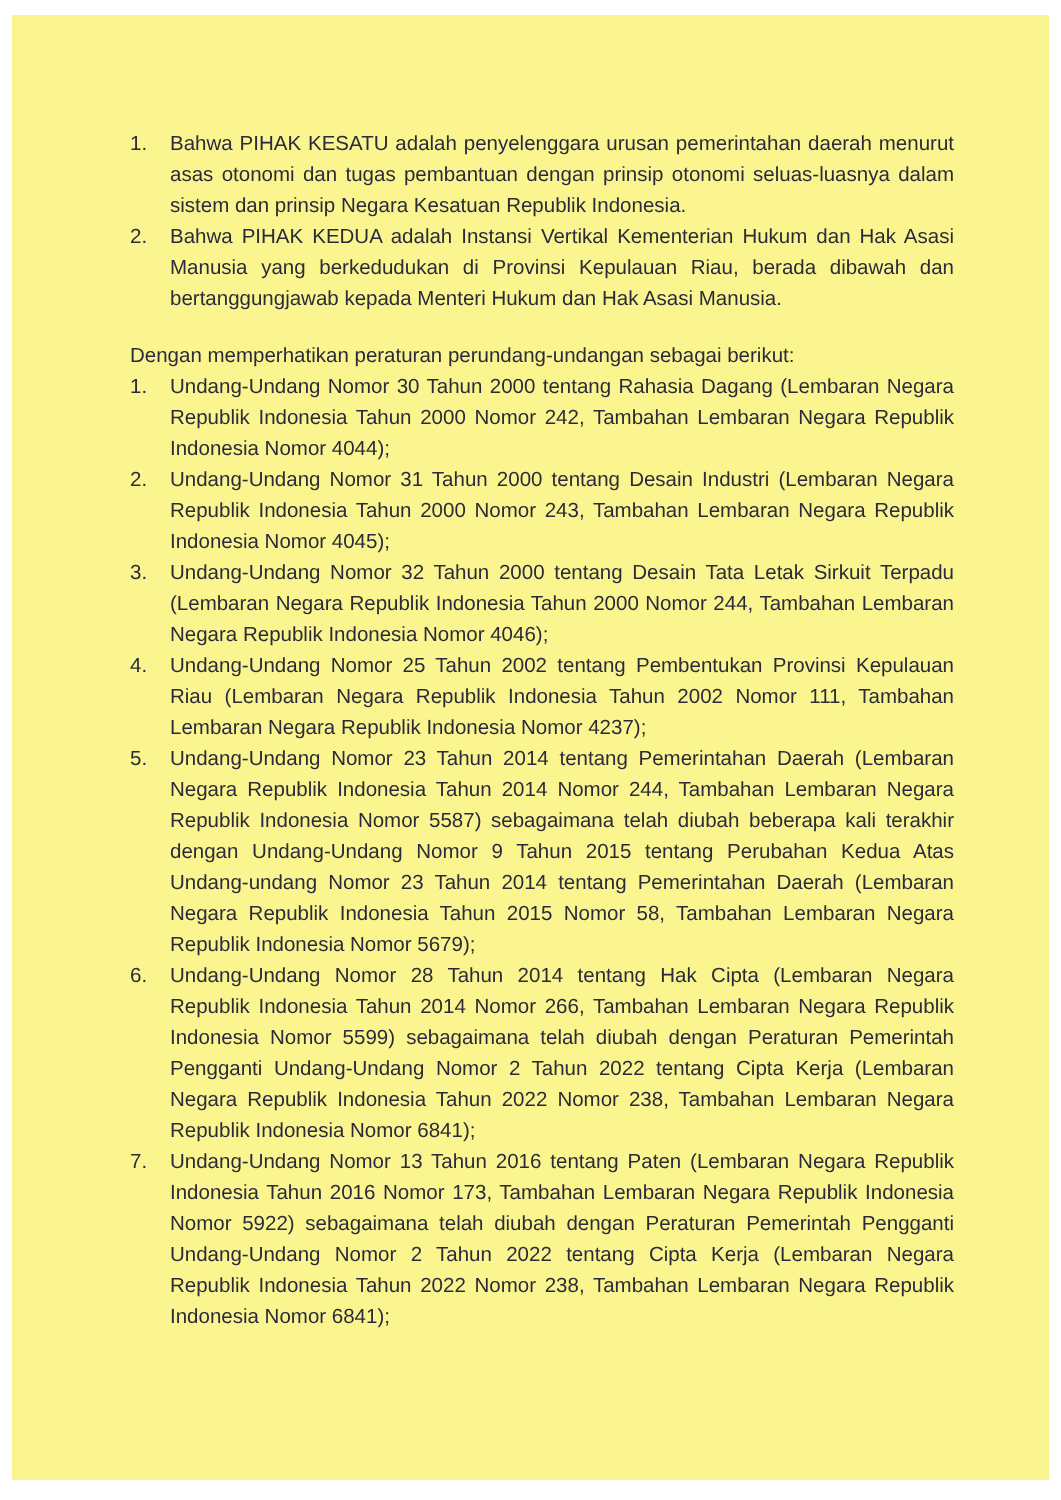1. Bahwa PIHAK KESATU adalah penyelenggara urusan pemerintahan daerah menurut asas otonomi dan tugas pembantuan dengan prinsip otonomi seluas-luasnya dalam sistem dan prinsip Negara Kesatuan Republik Indonesia.
2. Bahwa PIHAK KEDUA adalah Instansi Vertikal Kementerian Hukum dan Hak Asasi Manusia yang berkedudukan di Provinsi Kepulauan Riau, berada dibawah dan bertanggungjawab kepada Menteri Hukum dan Hak Asasi Manusia.
Dengan memperhatikan peraturan perundang-undangan sebagai berikut:
1. Undang-Undang Nomor 30 Tahun 2000 tentang Rahasia Dagang (Lembaran Negara Republik Indonesia Tahun 2000 Nomor 242, Tambahan Lembaran Negara Republik Indonesia Nomor 4044);
2. Undang-Undang Nomor 31 Tahun 2000 tentang Desain Industri (Lembaran Negara Republik Indonesia Tahun 2000 Nomor 243, Tambahan Lembaran Negara Republik Indonesia Nomor 4045);
3. Undang-Undang Nomor 32 Tahun 2000 tentang Desain Tata Letak Sirkuit Terpadu (Lembaran Negara Republik Indonesia Tahun 2000 Nomor 244, Tambahan Lembaran Negara Republik Indonesia Nomor 4046);
4. Undang-Undang Nomor 25 Tahun 2002 tentang Pembentukan Provinsi Kepulauan Riau (Lembaran Negara Republik Indonesia Tahun 2002 Nomor 111, Tambahan Lembaran Negara Republik Indonesia Nomor 4237);
5. Undang-Undang Nomor 23 Tahun 2014 tentang Pemerintahan Daerah (Lembaran Negara Republik Indonesia Tahun 2014 Nomor 244, Tambahan Lembaran Negara Republik Indonesia Nomor 5587) sebagaimana telah diubah beberapa kali terakhir dengan Undang-Undang Nomor 9 Tahun 2015 tentang Perubahan Kedua Atas Undang-undang Nomor 23 Tahun 2014 tentang Pemerintahan Daerah (Lembaran Negara Republik Indonesia Tahun 2015 Nomor 58, Tambahan Lembaran Negara Republik Indonesia Nomor 5679);
6. Undang-Undang Nomor 28 Tahun 2014 tentang Hak Cipta (Lembaran Negara Republik Indonesia Tahun 2014 Nomor 266, Tambahan Lembaran Negara Republik Indonesia Nomor 5599) sebagaimana telah diubah dengan Peraturan Pemerintah Pengganti Undang-Undang Nomor 2 Tahun 2022 tentang Cipta Kerja (Lembaran Negara Republik Indonesia Tahun 2022 Nomor 238, Tambahan Lembaran Negara Republik Indonesia Nomor 6841);
7. Undang-Undang Nomor 13 Tahun 2016 tentang Paten (Lembaran Negara Republik Indonesia Tahun 2016 Nomor 173, Tambahan Lembaran Negara Republik Indonesia Nomor 5922) sebagaimana telah diubah dengan Peraturan Pemerintah Pengganti Undang-Undang Nomor 2 Tahun 2022 tentang Cipta Kerja (Lembaran Negara Republik Indonesia Tahun 2022 Nomor 238, Tambahan Lembaran Negara Republik Indonesia Nomor 6841);